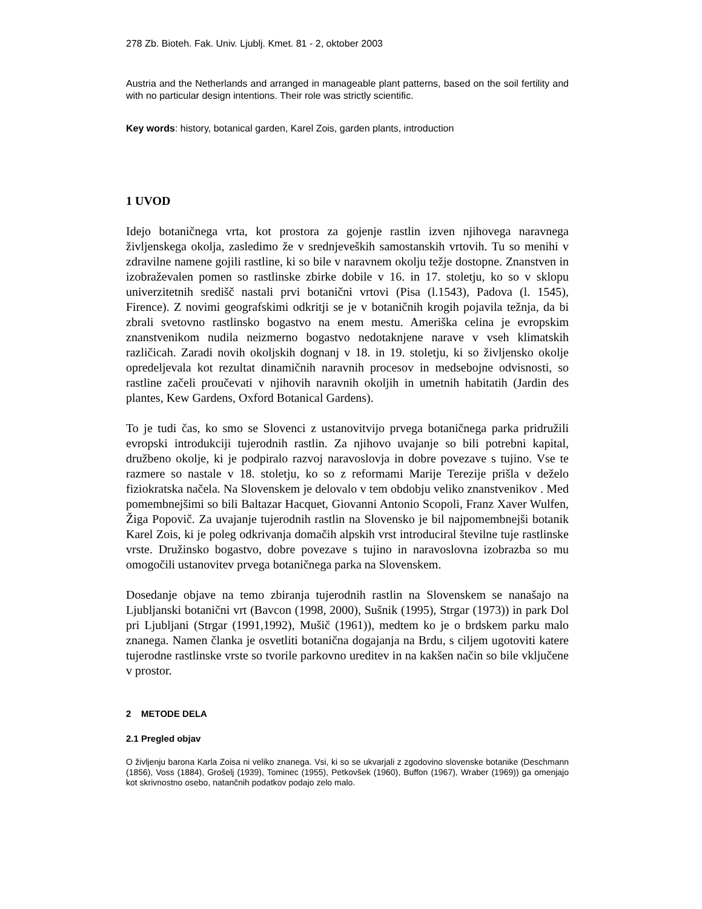278 Zb. Bioteh. Fak. Univ. Ljublj. Kmet. 81 - 2, oktober 2003
Austria and the Netherlands and arranged in manageable plant patterns, based on the soil fertility and with no particular design intentions. Their role was strictly scientific.
Key words: history, botanical garden, Karel Zois, garden plants, introduction
1 UVOD
Idejo botaničnega vrta, kot prostora za gojenje rastlin izven njihovega naravnega življenskega okolja, zasledimo že v srednjeveških samostanskih vrtovih. Tu so menihi v zdravilne namene gojili rastline, ki so bile v naravnem okolju težje dostopne. Znanstven in izobraževalen pomen so rastlinske zbirke dobile v 16. in 17. stoletju, ko so v sklopu univerzitetnih središč nastali prvi botanični vrtovi (Pisa (l.1543), Padova (l. 1545), Firence). Z novimi geografskimi odkritji se je v botaničnih krogih pojavila težnja, da bi zbrali svetovno rastlinsko bogastvo na enem mestu. Ameriška celina je evropskim znanstvenikom nudila neizmerno bogastvo nedotaknjene narave v vseh klimatskih različicah. Zaradi novih okoljskih dognanj v 18. in 19. stoletju, ki so življensko okolje opredeljevala kot rezultat dinamičnih naravnih procesov in medsebojne odvisnosti, so rastline začeli proučevati v njihovih naravnih okoljih in umetnih habitatih (Jardin des plantes, Kew Gardens, Oxford Botanical Gardens).
To je tudi čas, ko smo se Slovenci z ustanovitvijo prvega botaničnega parka pridružili evropski introdukciji tujerodnih rastlin. Za njihovo uvajanje so bili potrebni kapital, družbeno okolje, ki je podpiralo razvoj naravoslovja in dobre povezave s tujino. Vse te razmere so nastale v 18. stoletju, ko so z reformami Marije Terezije prišla v deželo fiziokratska načela. Na Slovenskem je delovalo v tem obdobju veliko znanstvenikov . Med pomembnejšimi so bili Baltazar Hacquet, Giovanni Antonio Scopoli, Franz Xaver Wulfen, Žiga Popovič. Za uvajanje tujerodnih rastlin na Slovensko je bil najpomembnejši botanik Karel Zois, ki je poleg odkrivanja domačih alpskih vrst introduciral številne tuje rastlinske vrste. Družinsko bogastvo, dobre povezave s tujino in naravoslovna izobrazba so mu omogočili ustanovitev prvega botaničnega parka na Slovenskem.
Dosedanje objave na temo zbiranja tujerodnih rastlin na Slovenskem se nanašajo na Ljubljanski botanični vrt (Bavcon (1998, 2000), Sušnik (1995), Strgar (1973)) in park Dol pri Ljubljani (Strgar (1991,1992), Mušič (1961)), medtem ko je o brdskem parku malo znanega. Namen članka je osvetliti botanična dogajanja na Brdu, s ciljem ugotoviti katere tujerodne rastlinske vrste so tvorile parkovno ureditev in na kakšen način so bile vključene v prostor.
2 METODE DELA
2.1 Pregled objav
O življenju barona Karla Zoisa ni veliko znanega. Vsi, ki so se ukvarjali z zgodovino slovenske botanike (Deschmann (1856), Voss (1884), Grošelj (1939), Tominec (1955), Petkovšek (1960), Buffon (1967), Wraber (1969)) ga omenjajo kot skrivnostno osebo, natančnih podatkov podajo zelo malo.